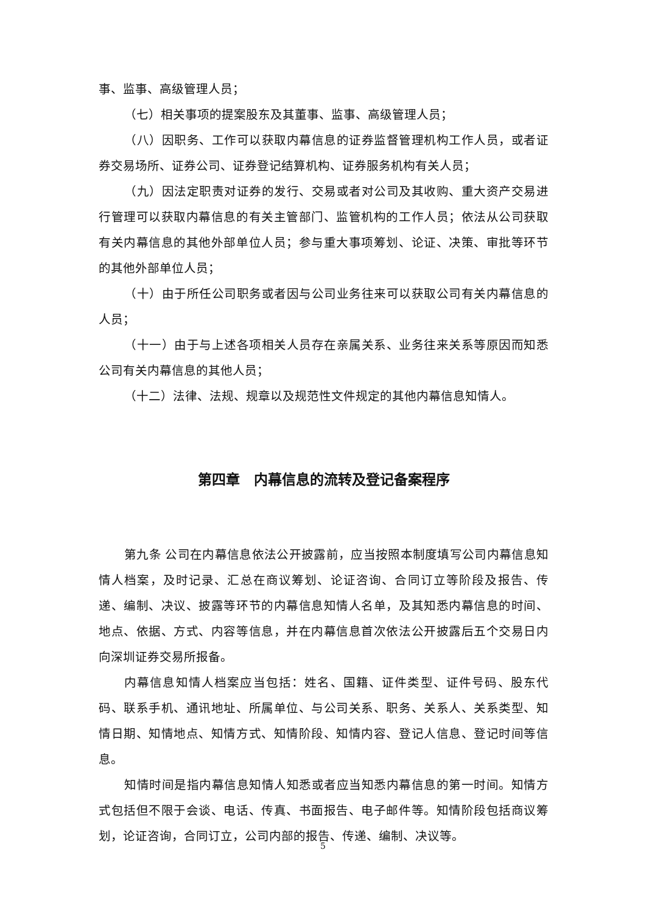事、监事、高级管理人员；
（七）相关事项的提案股东及其董事、监事、高级管理人员；
（八）因职务、工作可以获取内幕信息的证券监督管理机构工作人员，或者证券交易场所、证券公司、证券登记结算机构、证券服务机构有关人员；
（九）因法定职责对证券的发行、交易或者对公司及其收购、重大资产交易进行管理可以获取内幕信息的有关主管部门、监管机构的工作人员；依法从公司获取有关内幕信息的其他外部单位人员；参与重大事项筹划、论证、决策、审批等环节的其他外部单位人员；
（十）由于所任公司职务或者因与公司业务往来可以获取公司有关内幕信息的人员；
（十一）由于与上述各项相关人员存在亲属关系、业务往来关系等原因而知悉公司有关内幕信息的其他人员；
（十二）法律、法规、规章以及规范性文件规定的其他内幕信息知情人。
第四章　内幕信息的流转及登记备案程序
第九条 公司在内幕信息依法公开披露前，应当按照本制度填写公司内幕信息知情人档案，及时记录、汇总在商议筹划、论证咨询、合同订立等阶段及报告、传递、编制、决议、披露等环节的内幕信息知情人名单，及其知悉内幕信息的时间、地点、依据、方式、内容等信息，并在内幕信息首次依法公开披露后五个交易日内向深圳证券交易所报备。
内幕信息知情人档案应当包括：姓名、国籍、证件类型、证件号码、股东代码、联系手机、通讯地址、所属单位、与公司关系、职务、关系人、关系类型、知情日期、知情地点、知情方式、知情阶段、知情内容、登记人信息、登记时间等信息。
知情时间是指内幕信息知情人知悉或者应当知悉内幕信息的第一时间。知情方式包括但不限于会谈、电话、传真、书面报告、电子邮件等。知情阶段包括商议筹划，论证咨询，合同订立，公司内部的报告、传递、编制、决议等。
5